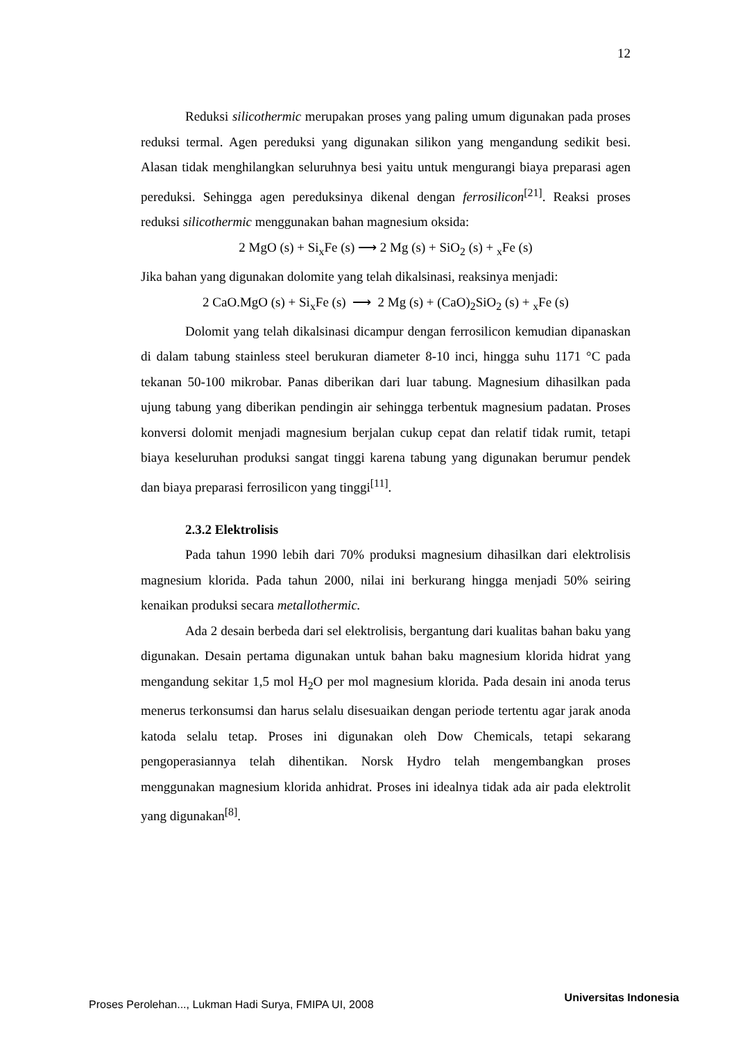12
Reduksi silicothermic merupakan proses yang paling umum digunakan pada proses reduksi termal. Agen pereduksi yang digunakan silikon yang mengandung sedikit besi. Alasan tidak menghilangkan seluruhnya besi yaitu untuk mengurangi biaya preparasi agen pereduksi. Sehingga agen pereduksinya dikenal dengan ferrosilicon<sup>[21]</sup>. Reaksi proses reduksi silicothermic menggunakan bahan magnesium oksida:
2 MgO (s) + Si<sub>x</sub>Fe (s) ⟶ 2 Mg (s) + SiO<sub>2</sub> (s) + <sub>x</sub>Fe (s)
Jika bahan yang digunakan dolomite yang telah dikalsinasi, reaksinya menjadi:
2 CaO.MgO (s) + Si<sub>x</sub>Fe (s) ⟶ 2 Mg (s) + (CaO)<sub>2</sub>SiO<sub>2</sub> (s) + <sub>x</sub>Fe (s)
Dolomit yang telah dikalsinasi dicampur dengan ferrosilicon kemudian dipanaskan di dalam tabung stainless steel berukuran diameter 8-10 inci, hingga suhu 1171 °C pada tekanan 50-100 mikrobar. Panas diberikan dari luar tabung. Magnesium dihasilkan pada ujung tabung yang diberikan pendingin air sehingga terbentuk magnesium padatan. Proses konversi dolomit menjadi magnesium berjalan cukup cepat dan relatif tidak rumit, tetapi biaya keseluruhan produksi sangat tinggi karena tabung yang digunakan berumur pendek dan biaya preparasi ferrosilicon yang tinggi<sup>[11]</sup>.
2.3.2 Elektrolisis
Pada tahun 1990 lebih dari 70% produksi magnesium dihasilkan dari elektrolisis magnesium klorida. Pada tahun 2000, nilai ini berkurang hingga menjadi 50% seiring kenaikan produksi secara metallothermic.
Ada 2 desain berbeda dari sel elektrolisis, bergantung dari kualitas bahan baku yang digunakan. Desain pertama digunakan untuk bahan baku magnesium klorida hidrat yang mengandung sekitar 1,5 mol H<sub>2</sub>O per mol magnesium klorida. Pada desain ini anoda terus menerus terkonsumsi dan harus selalu disesuaikan dengan periode tertentu agar jarak anoda katoda selalu tetap. Proses ini digunakan oleh Dow Chemicals, tetapi sekarang pengoperasiannya telah dihentikan. Norsk Hydro telah mengembangkan proses menggunakan magnesium klorida anhidrat. Proses ini idealnya tidak ada air pada elektrolit yang digunakan<sup>[8]</sup>.
Proses Perolehan..., Lukman Hadi Surya, FMIPA UI, 2008 Universitas Indonesia